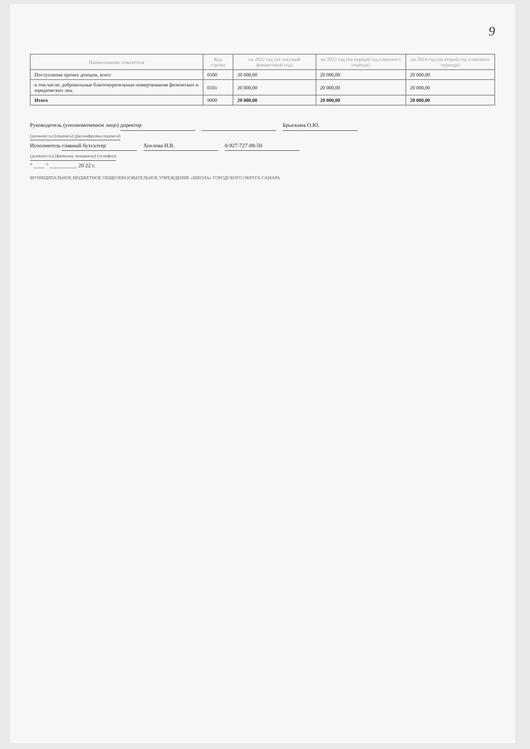9
| Наименование показателя | Код строки | на 2022 год (на текущий финансовый год) | на 2023 год (на первый год планового периода) | на 2024 год (на второй год планового периода) |
| --- | --- | --- | --- | --- |
| Поступления прочих доходов, всего | 0100 | 20 000,00 | 20 000,00 | 20 000,00 |
| в том числе: добровольные благотворительные пожертвования физических и юридических лиц | 0101 | 20 000,00 | 20 000,00 | 20 000,00 |
| Итого | 9000 | 20 000,00 | 20 000,00 | 20 000,00 |
Руководитель (уполномоченное лицо) директор Брыскина О.Ю.
(должность) (подпись) (расшифровка подписи)
Исполнитель главный бухгалтер Хохлова Н.В. 8-927-727-88-50
(должность) (фамилия, инициалы) (телефон)
" ____ " __________ 20 22 г.
МУНИЦИПАЛЬНОЕ БЮДЖЕТНОЕ ОБЩЕОБРАЗОВАТЕЛЬНОЕ УЧРЕЖДЕНИЕ «ШКОЛА» ГОРОДСКОГО ОКРУГА САМАРА